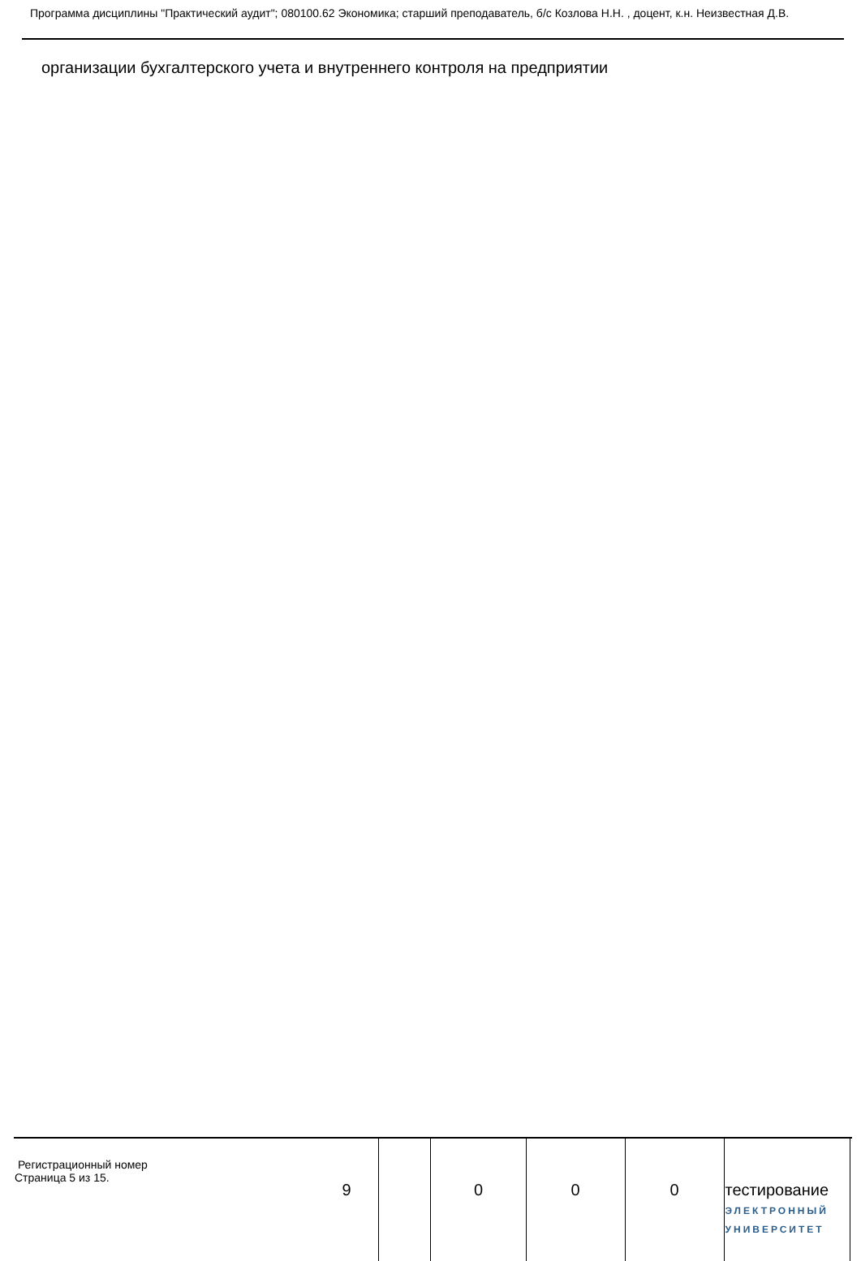Программа дисциплины "Практический аудит"; 080100.62 Экономика; старший преподаватель, б/с Козлова Н.Н. , доцент, к.н. Неизвестная Д.В.
организации бухгалтерского учета и внутреннего контроля на предприятии
| Регистрационный номер Страница 5 из 15. | 9 | | 0 | 0 | 0 | тестирование ЭЛЕКТРОННЫЙ УНИВЕРСИТЕТ | |